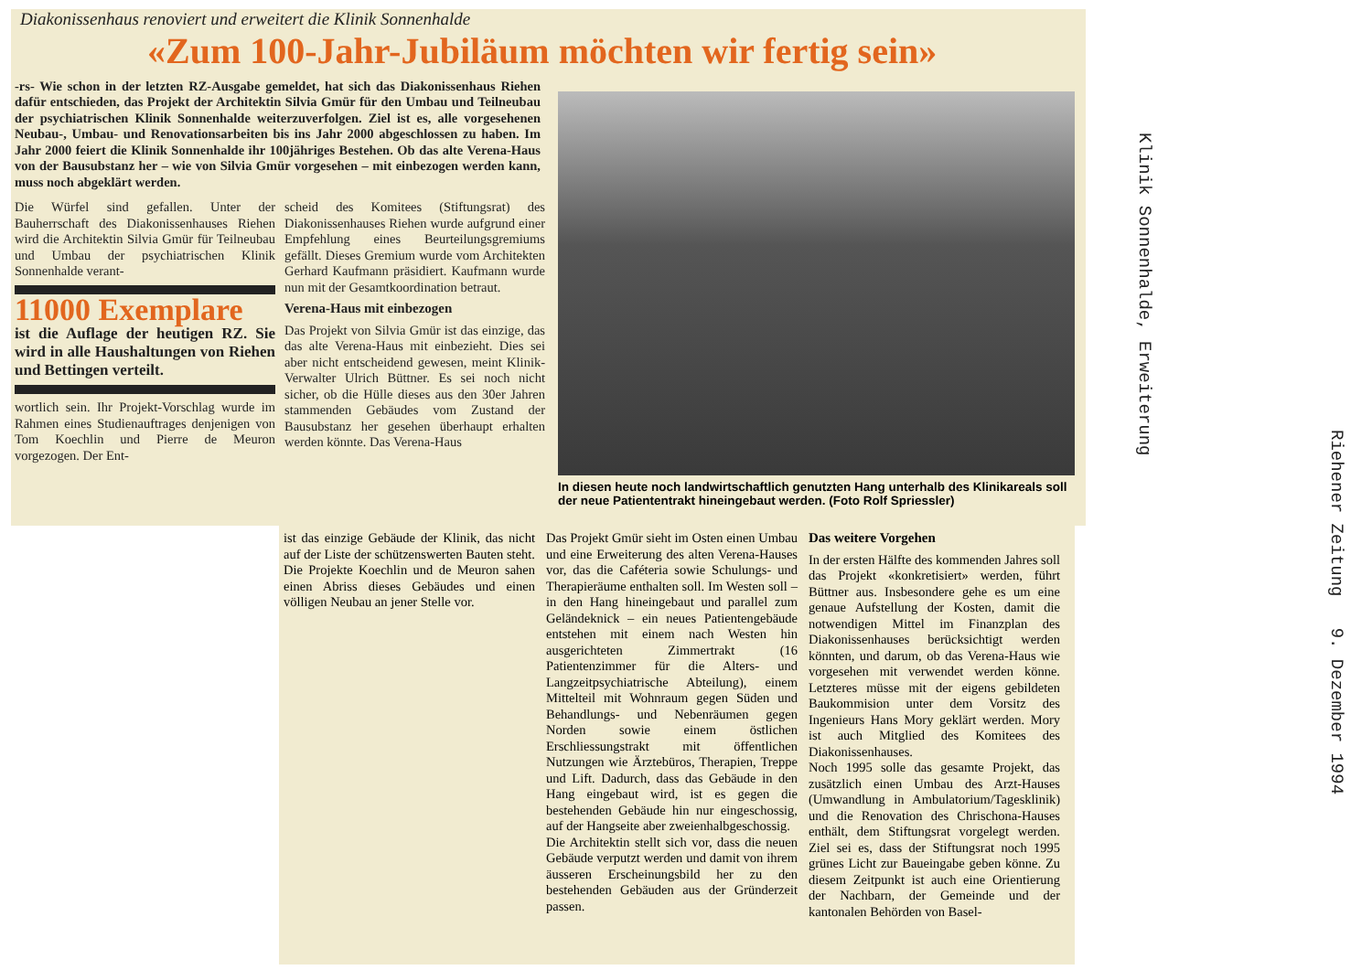Diakonissenhaus renoviert und erweitert die Klinik Sonnenhalde
«Zum 100-Jahr-Jubiläum möchten wir fertig sein»
-rs- Wie schon in der letzten RZ-Ausgabe gemeldet, hat sich das Diakonissenhaus Riehen dafür entschieden, das Projekt der Architektin Silvia Gmür für den Umbau und Teilneubau der psychiatrischen Klinik Sonnenhalde weiterzuverfolgen. Ziel ist es, alle vorgesehenen Neubau-, Umbau- und Renovationsarbeiten bis ins Jahr 2000 abgeschlossen zu haben. Im Jahr 2000 feiert die Klinik Sonnenhalde ihr 100jähriges Bestehen. Ob das alte Verena-Haus von der Bausubstanz her – wie von Silvia Gmür vorgesehen – mit einbezogen werden kann, muss noch abgeklärt werden.
Die Würfel sind gefallen. Unter der Bauherrschaft des Diakonissenhauses Riehen wird die Architektin Silvia Gmür für Teilneubau und Umbau der psychiatrischen Klinik Sonnenhalde verant-
11000 Exemplare
ist die Auflage der heutigen RZ. Sie wird in alle Haushaltungen von Riehen und Bettingen verteilt.
wortlich sein. Ihr Projekt-Vorschlag wurde im Rahmen eines Studienauftrages denjenigen von Tom Koechlin und Pierre de Meuron vorgezogen. Der Ent-
scheid des Komitees (Stiftungsrat) des Diakonissenhauses Riehen wurde aufgrund einer Empfehlung eines Beurteilungsgremiums gefällt. Dieses Gremium wurde vom Architekten Gerhard Kaufmann präsidiert. Kaufmann wurde nun mit der Gesamtkoordination betraut.
Verena-Haus mit einbezogen
Das Projekt von Silvia Gmür ist das einzige, das das alte Verena-Haus mit einbezieht. Dies sei aber nicht entscheidend gewesen, meint Klinik-Verwalter Ulrich Büttner. Es sei noch nicht sicher, ob die Hülle dieses aus den 30er Jahren stammenden Gebäudes vom Zustand der Bausubstanz her gesehen überhaupt erhalten werden könnte. Das Verena-Haus
In diesen heute noch landwirtschaftlich genutzten Hang unterhalb des Klinikareals soll der neue Patiententrakt hineingebaut werden. (Foto Rolf Spriessler)
ist das einzige Gebäude der Klinik, das nicht auf der Liste der schützenswerten Bauten steht. Die Projekte Koechlin und de Meuron sahen einen Abriss dieses Gebäudes und einen völligen Neubau an jener Stelle vor.
Das Projekt Gmür sieht im Osten einen Umbau und eine Erweiterung des alten Verena-Hauses vor, das die Caféteria sowie Schulungs- und Therapieräume enthalten soll. Im Westen soll – in den Hang hineingebaut und parallel zum Geländeknick – ein neues Patientengebäude entstehen mit einem nach Westen hin ausgerichteten Zimmertrakt (16 Patientenzimmer für die Alters- und Langzeitpsychiatrische Abteilung), einem Mittelteil mit Wohnraum gegen Süden und Behandlungs- und Nebenräumen gegen Norden sowie einem östlichen Erschliessungstrakt mit öffentlichen Nutzungen wie Ärztebüros, Therapien, Treppe und Lift. Dadurch, dass das Gebäude in den Hang eingebaut wird, ist es gegen die bestehenden Gebäude hin nur eingeschossig, auf der Hangseite aber zweienhalbgeschossig.
Die Architektin stellt sich vor, dass die neuen Gebäude verputzt werden und damit von ihrem äusseren Erscheinungsbild her zu den bestehenden Gebäuden aus der Gründerzeit passen.
Das weitere Vorgehen
In der ersten Hälfte des kommenden Jahres soll das Projekt «konkretisiert» werden, führt Büttner aus. Insbesondere gehe es um eine genaue Aufstellung der Kosten, damit die notwendigen Mittel im Finanzplan des Diakonissenhauses berücksichtigt werden könnten, und darum, ob das Verena-Haus wie vorgesehen mit verwendet werden könne. Letzteres müsse mit der eigens gebildeten Baukommision unter dem Vorsitz des Ingenieurs Hans Mory geklärt werden. Mory ist auch Mitglied des Komitees des Diakonissenhauses.
Noch 1995 solle das gesamte Projekt, das zusätzlich einen Umbau des Arzt-Hauses (Umwandlung in Ambulatorium/Tagesklinik) und die Renovation des Chrischona-Hauses enthält, dem Stiftungsrat vorgelegt werden. Ziel sei es, dass der Stiftungsrat noch 1995 grünes Licht zur Baueingabe geben könne. Zu diesem Zeitpunkt ist auch eine Orientierung der Nachbarn, der Gemeinde und der kantonalen Behörden von Basel-
Klinik Sonnenhalde, Erweiterung
Riehener Zeitung 9. Dezember 1994